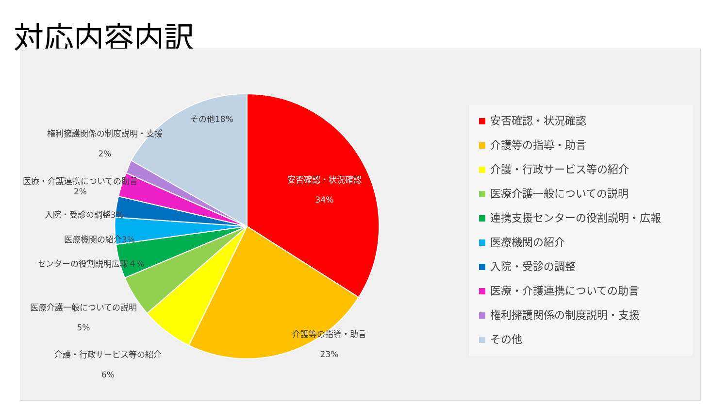対応内容内訳
安否確認・状況確認
34%
その他18%
権利擁護関係の制度説明・支援
2%
医療・介護連携についての助言
2%
入院・受診の調整3%
医療機関の紹介3%
センターの役割説明広報４%
医療介護一般についての説明
5%
介護・行政サービス等の紹介
6%
介護等の指導・助言
23%
安否確認・状況確認
介護等の指導・助言
介護・行政サービス等の紹介
医療介護一般についての説明
連携支援センターの役割説明・広報
医療機関の紹介
入院・受診の調整
医療・介護連携についての助言
権利擁護関係の制度説明・支援
その他